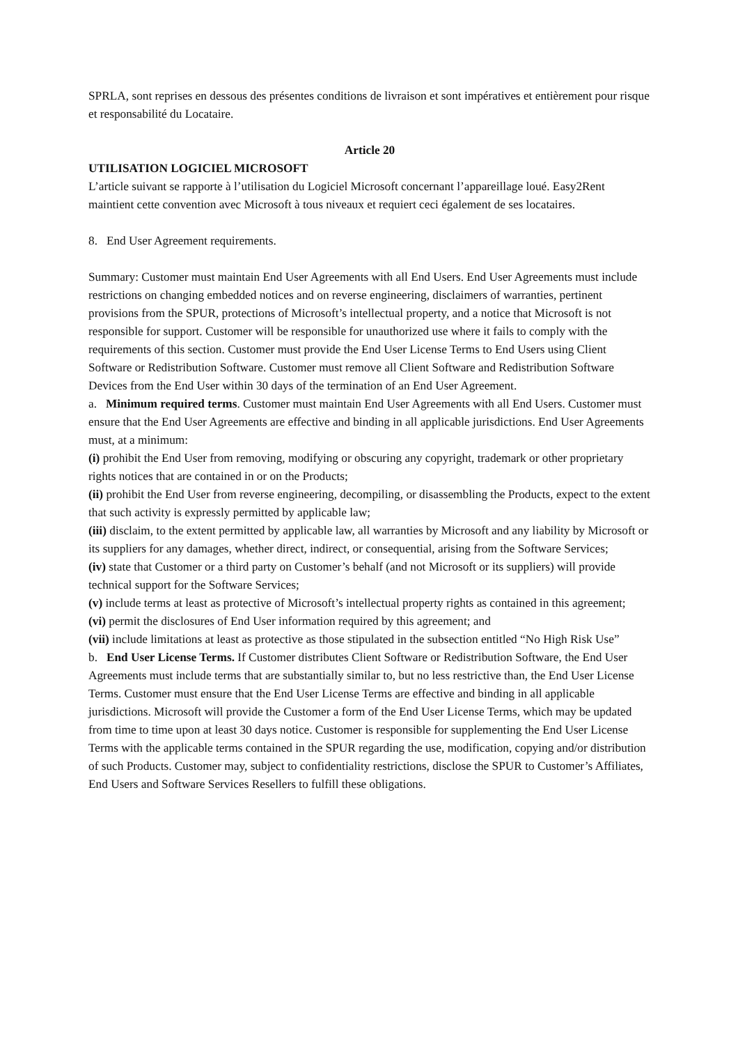SPRLA, sont reprises en dessous des présentes conditions de livraison et sont impératives et entièrement pour risque et responsabilité du Locataire.
Article 20
UTILISATION LOGICIEL MICROSOFT
L’article suivant se rapporte à l’utilisation du Logiciel Microsoft concernant l’appareillage loué. Easy2Rent maintient cette convention avec Microsoft à tous niveaux et requiert ceci également de ses locataires.
8. End User Agreement requirements.
Summary: Customer must maintain End User Agreements with all End Users. End User Agreements must include restrictions on changing embedded notices and on reverse engineering, disclaimers of warranties, pertinent provisions from the SPUR, protections of Microsoft’s intellectual property, and a notice that Microsoft is not responsible for support. Customer will be responsible for unauthorized use where it fails to comply with the requirements of this section. Customer must provide the End User License Terms to End Users using Client Software or Redistribution Software. Customer must remove all Client Software and Redistribution Software Devices from the End User within 30 days of the termination of an End User Agreement.
a. Minimum required terms. Customer must maintain End User Agreements with all End Users. Customer must ensure that the End User Agreements are effective and binding in all applicable jurisdictions. End User Agreements must, at a minimum:
(i) prohibit the End User from removing, modifying or obscuring any copyright, trademark or other proprietary rights notices that are contained in or on the Products;
(ii) prohibit the End User from reverse engineering, decompiling, or disassembling the Products, expect to the extent that such activity is expressly permitted by applicable law;
(iii) disclaim, to the extent permitted by applicable law, all warranties by Microsoft and any liability by Microsoft or its suppliers for any damages, whether direct, indirect, or consequential, arising from the Software Services;
(iv) state that Customer or a third party on Customer’s behalf (and not Microsoft or its suppliers) will provide technical support for the Software Services;
(v) include terms at least as protective of Microsoft’s intellectual property rights as contained in this agreement;
(vi) permit the disclosures of End User information required by this agreement; and
(vii) include limitations at least as protective as those stipulated in the subsection entitled “No High Risk Use”
b. End User License Terms. If Customer distributes Client Software or Redistribution Software, the End User Agreements must include terms that are substantially similar to, but no less restrictive than, the End User License Terms. Customer must ensure that the End User License Terms are effective and binding in all applicable jurisdictions. Microsoft will provide the Customer a form of the End User License Terms, which may be updated from time to time upon at least 30 days notice. Customer is responsible for supplementing the End User License Terms with the applicable terms contained in the SPUR regarding the use, modification, copying and/or distribution of such Products. Customer may, subject to confidentiality restrictions, disclose the SPUR to Customer’s Affiliates, End Users and Software Services Resellers to fulfill these obligations.